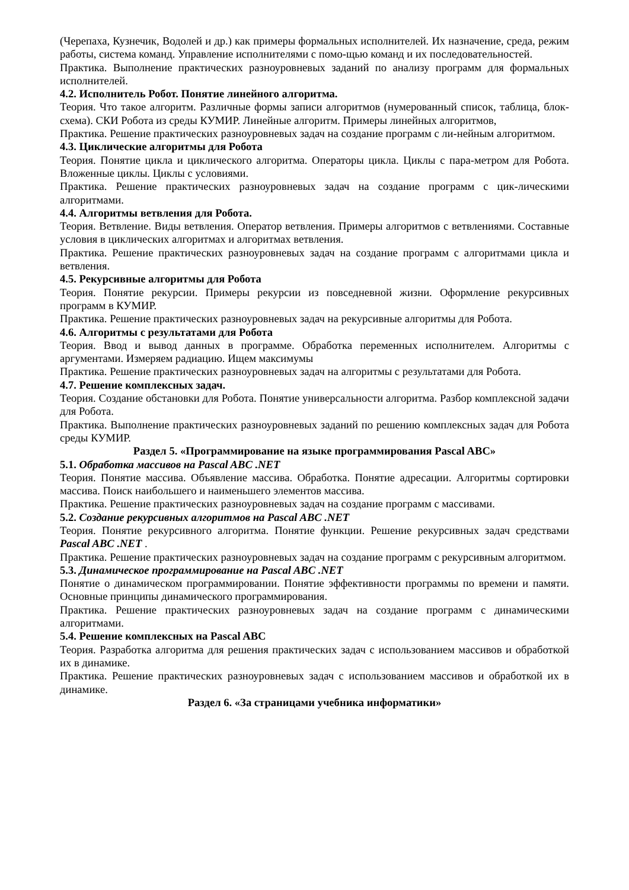(Черепаха, Кузнечик, Водолей и др.) как примеры формальных исполнителей. Их назначение, среда, режим работы, система команд. Управление исполнителями с помо-щью команд и их последовательностей.
Практика. Выполнение практических разноуровневых заданий по анализу программ для формальных исполнителей.
4.2. Исполнитель Робот. Понятие линейного алгоритма.
Теория. Что такое алгоритм. Различные формы записи алгоритмов (нумерованный список, таблица, блок-схема). СКИ Робота из среды КУМИР. Линейные алгоритм. Примеры линейных алгоритмов,
Практика. Решение практических разноуровневых задач на создание программ с ли-нейным алгоритмом.
4.3. Циклические алгоритмы для Робота
Теория. Понятие цикла и циклического алгоритма. Операторы цикла. Циклы с пара-метром для Робота. Вложенные циклы. Циклы с условиями.
Практика. Решение практических разноуровневых задач на создание программ с цик-лическими алгоритмами.
4.4. Алгоритмы ветвления для Робота.
Теория. Ветвление. Виды ветвления. Оператор ветвления. Примеры алгоритмов с ветвлениями. Составные условия в циклических алгоритмах и алгоритмах ветвления.
Практика. Решение практических разноуровневых задач на создание программ с алгоритмами цикла и ветвления.
4.5. Рекурсивные алгоритмы для Робота
Теория. Понятие рекурсии. Примеры рекурсии из повседневной жизни. Оформление рекурсивных программ в КУМИР.
Практика. Решение практических разноуровневых задач на рекурсивные алгоритмы для Робота.
4.6. Алгоритмы с результатами для Робота
Теория. Ввод и вывод данных в программе. Обработка переменных исполнителем. Алгоритмы с аргументами. Измеряем радиацию. Ищем максимумы
Практика. Решение практических разноуровневых задач на алгоритмы с результатами для Робота.
4.7. Решение комплексных задач.
Теория. Создание обстановки для Робота. Понятие универсальности алгоритма. Разбор комплексной задачи для Робота.
Практика. Выполнение практических разноуровневых заданий по решению комплексных задач для Робота среды КУМИР.
Раздел 5. «Программирование на языке программирования Pascal ABC»
5.1. Обработка массивов на Pascal ABC .NET
Теория. Понятие массива. Объявление массива. Обработка. Понятие адресации. Алгоритмы сортировки массива. Поиск наибольшего и наименьшего элементов массива.
Практика. Решение практических разноуровневых задач на создание программ с массивами.
5.2. Создание рекурсивных алгоритмов на Pascal ABC .NET
Теория. Понятие рекурсивного алгоритма. Понятие функции. Решение рекурсивных задач средствами Pascal ABC .NET .
Практика. Решение практических разноуровневых задач на создание программ с рекурсивным алгоритмом.
5.3. Динамическое программирование на Pascal ABC .NET
Понятие о динамическом программировании. Понятие эффективности программы по времени и памяти. Основные принципы динамического программирования.
Практика. Решение практических разноуровневых задач на создание программ с динамическими алгоритмами.
5.4. Решение комплексных на Pascal ABC
Теория. Разработка алгоритма для решения практических задач с использованием массивов и обработкой их в динамике.
Практика. Решение практических разноуровневых задач с использованием массивов и обработкой их в динамике.
Раздел 6. «За страницами учебника информатики»